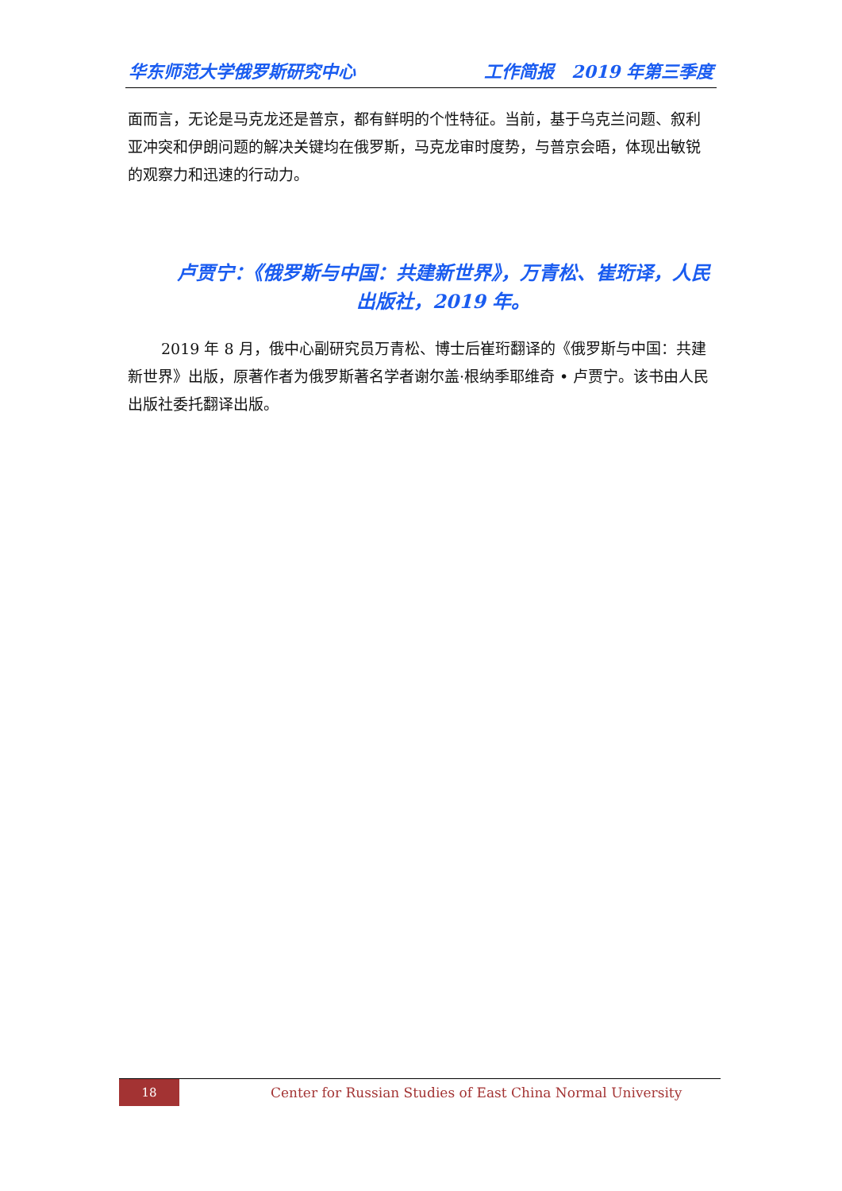华东师范大学俄罗斯研究中心 工作简报　2019 年第三季度
面而言，无论是马克龙还是普京，都有鲜明的个性特征。当前，基于乌克兰问题、叙利亚冲突和伊朗问题的解决关键均在俄罗斯，马克龙审时度势，与普京会晤，体现出敏锐的观察力和迅速的行动力。
卢贾宁：《俄罗斯与中国：共建新世界》，万青松、崔珩译，人民出版社，2019 年。
2019 年 8 月，俄中心副研究员万青松、博士后崔珩翻译的《俄罗斯与中国：共建新世界》出版，原著作者为俄罗斯著名学者谢尔盖·根纳季耶维奇 • 卢贾宁。该书由人民出版社委托翻译出版。
18
Center for Russian Studies of East China Normal University